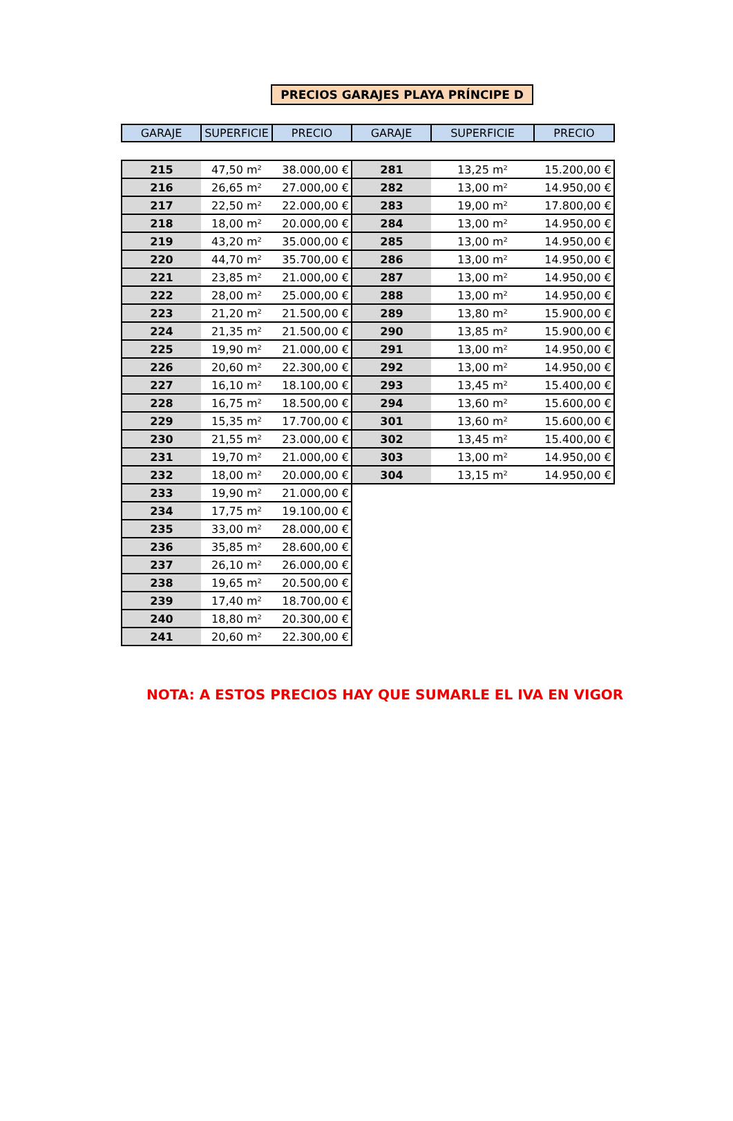PRECIOS GARAJES PLAYA PRÍNCIPE D
| GARAJE | SUPERFICIE | PRECIO | GARAJE | SUPERFICIE | PRECIO |
| --- | --- | --- | --- | --- | --- |
| 215 | 47,50 m² | 38.000,00 € | 281 | 13,25 m² | 15.200,00 € |
| 216 | 26,65 m² | 27.000,00 € | 282 | 13,00 m² | 14.950,00 € |
| 217 | 22,50 m² | 22.000,00 € | 283 | 19,00 m² | 17.800,00 € |
| 218 | 18,00 m² | 20.000,00 € | 284 | 13,00 m² | 14.950,00 € |
| 219 | 43,20 m² | 35.000,00 € | 285 | 13,00 m² | 14.950,00 € |
| 220 | 44,70 m² | 35.700,00 € | 286 | 13,00 m² | 14.950,00 € |
| 221 | 23,85 m² | 21.000,00 € | 287 | 13,00 m² | 14.950,00 € |
| 222 | 28,00 m² | 25.000,00 € | 288 | 13,00 m² | 14.950,00 € |
| 223 | 21,20 m² | 21.500,00 € | 289 | 13,80 m² | 15.900,00 € |
| 224 | 21,35 m² | 21.500,00 € | 290 | 13,85 m² | 15.900,00 € |
| 225 | 19,90 m² | 21.000,00 € | 291 | 13,00 m² | 14.950,00 € |
| 226 | 20,60 m² | 22.300,00 € | 292 | 13,00 m² | 14.950,00 € |
| 227 | 16,10 m² | 18.100,00 € | 293 | 13,45 m² | 15.400,00 € |
| 228 | 16,75 m² | 18.500,00 € | 294 | 13,60 m² | 15.600,00 € |
| 229 | 15,35 m² | 17.700,00 € | 301 | 13,60 m² | 15.600,00 € |
| 230 | 21,55 m² | 23.000,00 € | 302 | 13,45 m² | 15.400,00 € |
| 231 | 19,70 m² | 21.000,00 € | 303 | 13,00 m² | 14.950,00 € |
| 232 | 18,00 m² | 20.000,00 € | 304 | 13,15 m² | 14.950,00 € |
| 233 | 19,90 m² | 21.000,00 € | | | |
| 234 | 17,75 m² | 19.100,00 € | | | |
| 235 | 33,00 m² | 28.000,00 € | | | |
| 236 | 35,85 m² | 28.600,00 € | | | |
| 237 | 26,10 m² | 26.000,00 € | | | |
| 238 | 19,65 m² | 20.500,00 € | | | |
| 239 | 17,40 m² | 18.700,00 € | | | |
| 240 | 18,80 m² | 20.300,00 € | | | |
| 241 | 20,60 m² | 22.300,00 € | | | |
NOTA: A ESTOS PRECIOS HAY QUE SUMARLE EL IVA EN VIGOR